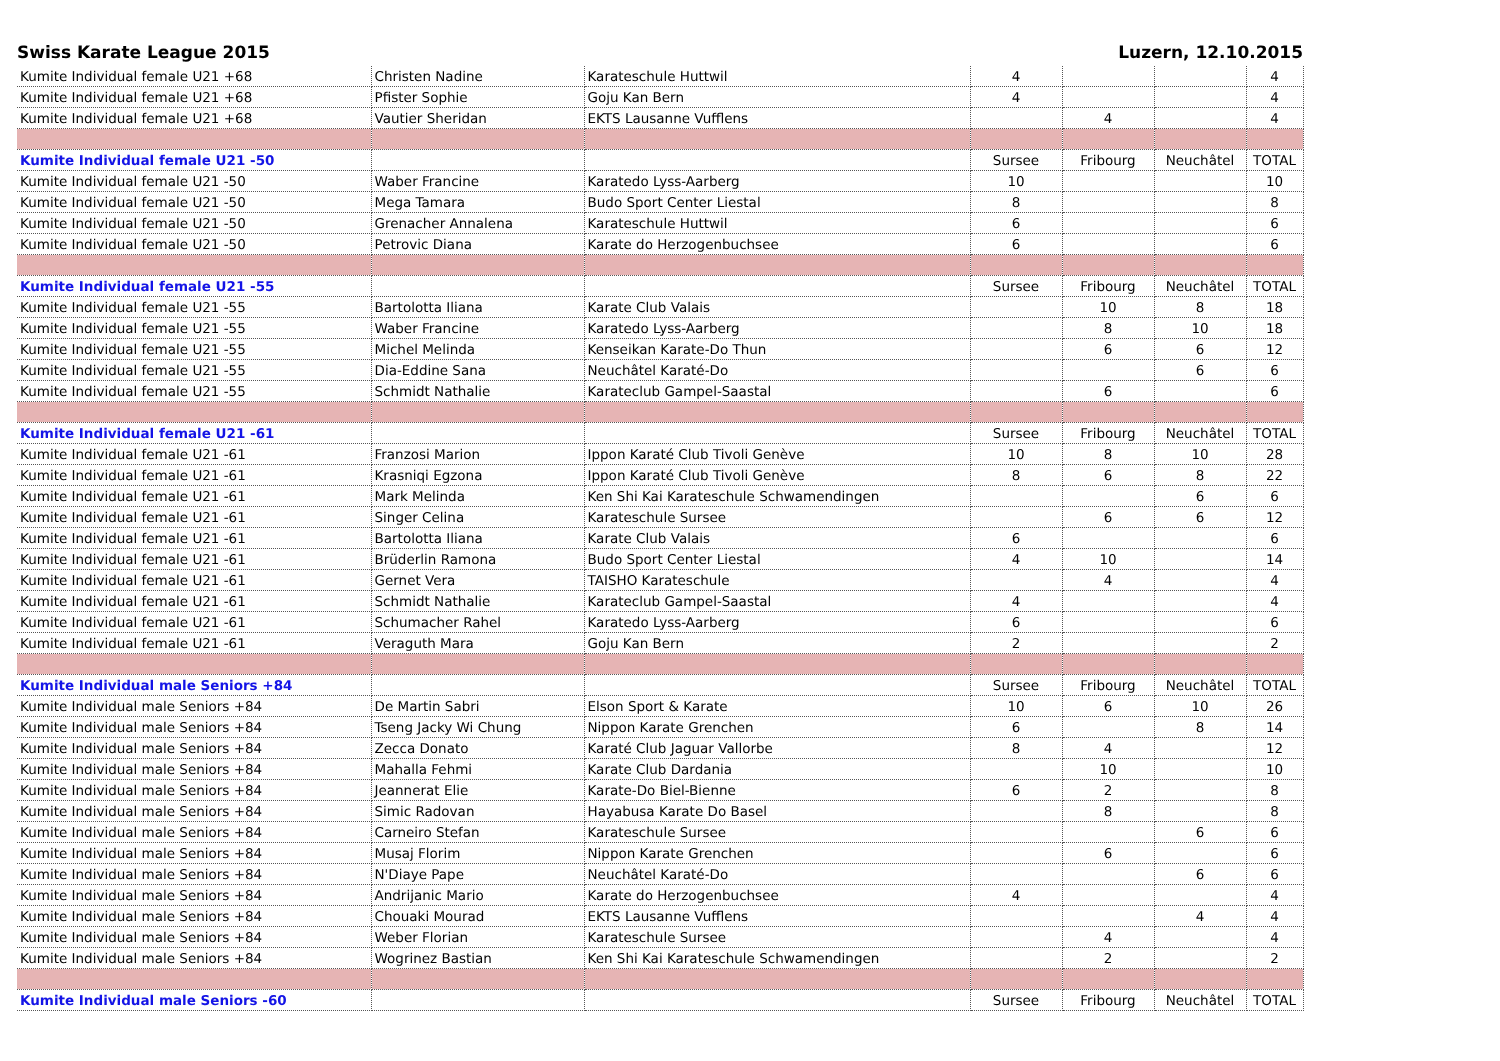Swiss Karate League 2015 Luzern, 12.10.2015
| Kumite Individual female U21 +68 | Christen Nadine | Karateschule Huttwil | 4 | | | 4 |
| Kumite Individual female U21 +68 | Pfister Sophie | Goju Kan Bern | 4 | | | 4 |
| Kumite Individual female U21 +68 | Vautier Sheridan | EKTS Lausanne Vufflens | | 4 | | 4 |
| Kumite Individual female U21 -50 | | | Sursee | Fribourg | Neuchâtel | TOTAL |
| Kumite Individual female U21 -50 | Waber Francine | Karatedo Lyss-Aarberg | 10 | | | 10 |
| Kumite Individual female U21 -50 | Mega Tamara | Budo Sport Center Liestal | 8 | | | 8 |
| Kumite Individual female U21 -50 | Grenacher Annalena | Karateschule Huttwil | 6 | | | 6 |
| Kumite Individual female U21 -50 | Petrovic Diana | Karate do Herzogenbuchsee | 6 | | | 6 |
| Kumite Individual female U21 -55 | | | Sursee | Fribourg | Neuchâtel | TOTAL |
| Kumite Individual female U21 -55 | Bartolotta Iliana | Karate Club Valais | | 10 | 8 | 18 |
| Kumite Individual female U21 -55 | Waber Francine | Karatedo Lyss-Aarberg | | 8 | 10 | 18 |
| Kumite Individual female U21 -55 | Michel Melinda | Kenseikan Karate-Do Thun | | 6 | 6 | 12 |
| Kumite Individual female U21 -55 | Dia-Eddine Sana | Neuchâtel Karaté-Do | | | 6 | 6 |
| Kumite Individual female U21 -55 | Schmidt Nathalie | Karateclub Gampel-Saastal | | 6 | | 6 |
| Kumite Individual female U21 -61 | | | Sursee | Fribourg | Neuchâtel | TOTAL |
| Kumite Individual female U21 -61 | Franzosi Marion | Ippon Karaté Club Tivoli Genève | 10 | 8 | 10 | 28 |
| Kumite Individual female U21 -61 | Krasniqi Egzona | Ippon Karaté Club Tivoli Genève | 8 | 6 | 8 | 22 |
| Kumite Individual female U21 -61 | Mark Melinda | Ken Shi Kai Karateschule Schwamendingen | | | 6 | 6 |
| Kumite Individual female U21 -61 | Singer Celina | Karateschule Sursee | | 6 | 6 | 12 |
| Kumite Individual female U21 -61 | Bartolotta Iliana | Karate Club Valais | 6 | | | 6 |
| Kumite Individual female U21 -61 | Brüderlin Ramona | Budo Sport Center Liestal | 4 | 10 | | 14 |
| Kumite Individual female U21 -61 | Gernet Vera | TAISHO Karateschule | | 4 | | 4 |
| Kumite Individual female U21 -61 | Schmidt Nathalie | Karateclub Gampel-Saastal | 4 | | | 4 |
| Kumite Individual female U21 -61 | Schumacher Rahel | Karatedo Lyss-Aarberg | 6 | | | 6 |
| Kumite Individual female U21 -61 | Veraguth Mara | Goju Kan Bern | 2 | | | 2 |
| Kumite Individual male Seniors +84 | | | Sursee | Fribourg | Neuchâtel | TOTAL |
| Kumite Individual male Seniors +84 | De Martin Sabri | Elson Sport & Karate | 10 | 6 | 10 | 26 |
| Kumite Individual male Seniors +84 | Tseng Jacky Wi Chung | Nippon Karate Grenchen | 6 | | 8 | 14 |
| Kumite Individual male Seniors +84 | Zecca Donato | Karaté Club Jaguar Vallorbe | 8 | 4 | | 12 |
| Kumite Individual male Seniors +84 | Mahalla Fehmi | Karate Club Dardania | | 10 | | 10 |
| Kumite Individual male Seniors +84 | Jeannerat Elie | Karate-Do Biel-Bienne | 6 | 2 | | 8 |
| Kumite Individual male Seniors +84 | Simic Radovan | Hayabusa Karate Do Basel | | 8 | | 8 |
| Kumite Individual male Seniors +84 | Carneiro Stefan | Karateschule Sursee | | | 6 | 6 |
| Kumite Individual male Seniors +84 | Musaj Florim | Nippon Karate Grenchen | | 6 | | 6 |
| Kumite Individual male Seniors +84 | N'Diaye Pape | Neuchâtel Karaté-Do | | | 6 | 6 |
| Kumite Individual male Seniors +84 | Andrijanic Mario | Karate do Herzogenbuchsee | 4 | | | 4 |
| Kumite Individual male Seniors +84 | Chouaki Mourad | EKTS Lausanne Vufflens | | | 4 | 4 |
| Kumite Individual male Seniors +84 | Weber Florian | Karateschule Sursee | | 4 | | 4 |
| Kumite Individual male Seniors +84 | Wogrinez Bastian | Ken Shi Kai Karateschule Schwamendingen | | 2 | | 2 |
| Kumite Individual male Seniors -60 | | | Sursee | Fribourg | Neuchâtel | TOTAL |